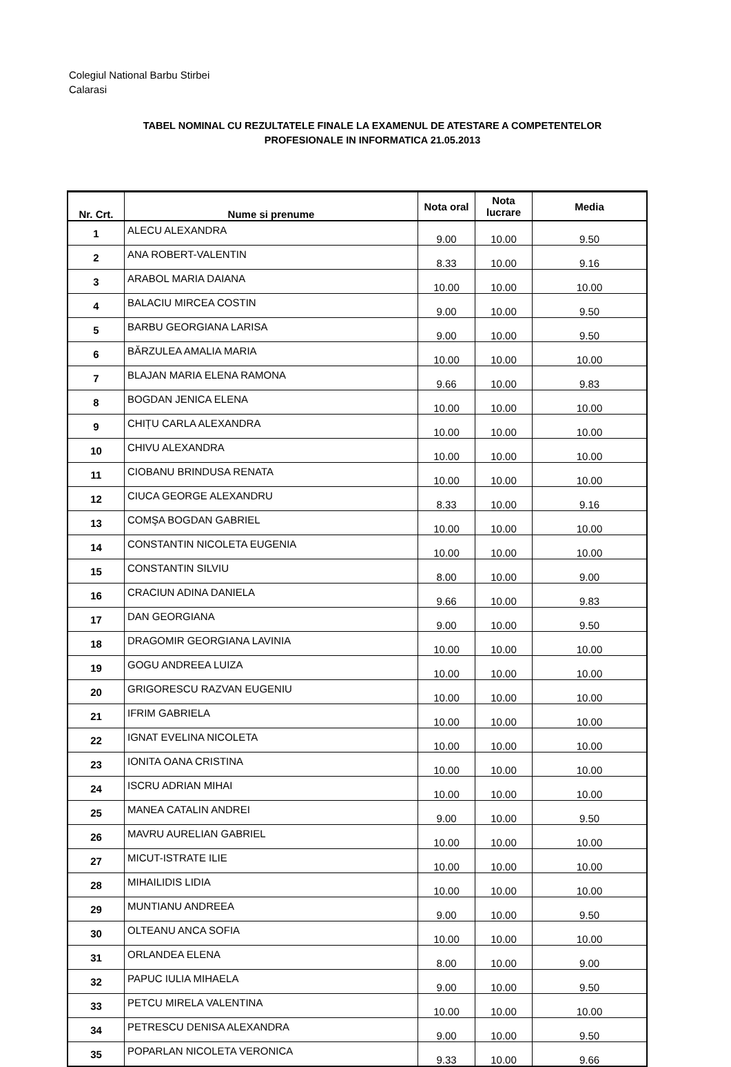Colegiul National Barbu Stirbei
Calarasi
TABEL NOMINAL CU REZULTATELE FINALE LA EXAMENUL DE ATESTARE A COMPETENTELOR
PROFESIONALE IN INFORMATICA 21.05.2013
| Nr. Crt. | Nume si prenume | Nota oral | Nota lucrare | Media |
| --- | --- | --- | --- | --- |
| 1 | ALECU ALEXANDRA | 9.00 | 10.00 | 9.50 |
| 2 | ANA ROBERT-VALENTIN | 8.33 | 10.00 | 9.16 |
| 3 | ARABOL MARIA DAIANA | 10.00 | 10.00 | 10.00 |
| 4 | BALACIU MIRCEA COSTIN | 9.00 | 10.00 | 9.50 |
| 5 | BARBU GEORGIANA LARISA | 9.00 | 10.00 | 9.50 |
| 6 | BĂRZULEA AMALIA MARIA | 10.00 | 10.00 | 10.00 |
| 7 | BLAJAN MARIA ELENA RAMONA | 9.66 | 10.00 | 9.83 |
| 8 | BOGDAN JENICA ELENA | 10.00 | 10.00 | 10.00 |
| 9 | CHIȚU CARLA ALEXANDRA | 10.00 | 10.00 | 10.00 |
| 10 | CHIVU ALEXANDRA | 10.00 | 10.00 | 10.00 |
| 11 | CIOBANU BRINDUSA RENATA | 10.00 | 10.00 | 10.00 |
| 12 | CIUCA GEORGE ALEXANDRU | 8.33 | 10.00 | 9.16 |
| 13 | COMŞA BOGDAN GABRIEL | 10.00 | 10.00 | 10.00 |
| 14 | CONSTANTIN NICOLETA EUGENIA | 10.00 | 10.00 | 10.00 |
| 15 | CONSTANTIN SILVIU | 8.00 | 10.00 | 9.00 |
| 16 | CRACIUN ADINA DANIELA | 9.66 | 10.00 | 9.83 |
| 17 | DAN GEORGIANA | 9.00 | 10.00 | 9.50 |
| 18 | DRAGOMIR GEORGIANA LAVINIA | 10.00 | 10.00 | 10.00 |
| 19 | GOGU ANDREEA LUIZA | 10.00 | 10.00 | 10.00 |
| 20 | GRIGORESCU RAZVAN EUGENIU | 10.00 | 10.00 | 10.00 |
| 21 | IFRIM GABRIELA | 10.00 | 10.00 | 10.00 |
| 22 | IGNAT EVELINA NICOLETA | 10.00 | 10.00 | 10.00 |
| 23 | IONITA OANA CRISTINA | 10.00 | 10.00 | 10.00 |
| 24 | ISCRU ADRIAN MIHAI | 10.00 | 10.00 | 10.00 |
| 25 | MANEA CATALIN ANDREI | 9.00 | 10.00 | 9.50 |
| 26 | MAVRU AURELIAN GABRIEL | 10.00 | 10.00 | 10.00 |
| 27 | MICUT-ISTRATE ILIE | 10.00 | 10.00 | 10.00 |
| 28 | MIHAILIDIS LIDIA | 10.00 | 10.00 | 10.00 |
| 29 | MUNTIANU ANDREEA | 9.00 | 10.00 | 9.50 |
| 30 | OLTEANU ANCA SOFIA | 10.00 | 10.00 | 10.00 |
| 31 | ORLANDEA ELENA | 8.00 | 10.00 | 9.00 |
| 32 | PAPUC IULIA MIHAELA | 9.00 | 10.00 | 9.50 |
| 33 | PETCU MIRELA VALENTINA | 10.00 | 10.00 | 10.00 |
| 34 | PETRESCU DENISA ALEXANDRA | 9.00 | 10.00 | 9.50 |
| 35 | POPARLAN NICOLETA VERONICA | 9.33 | 10.00 | 9.66 |